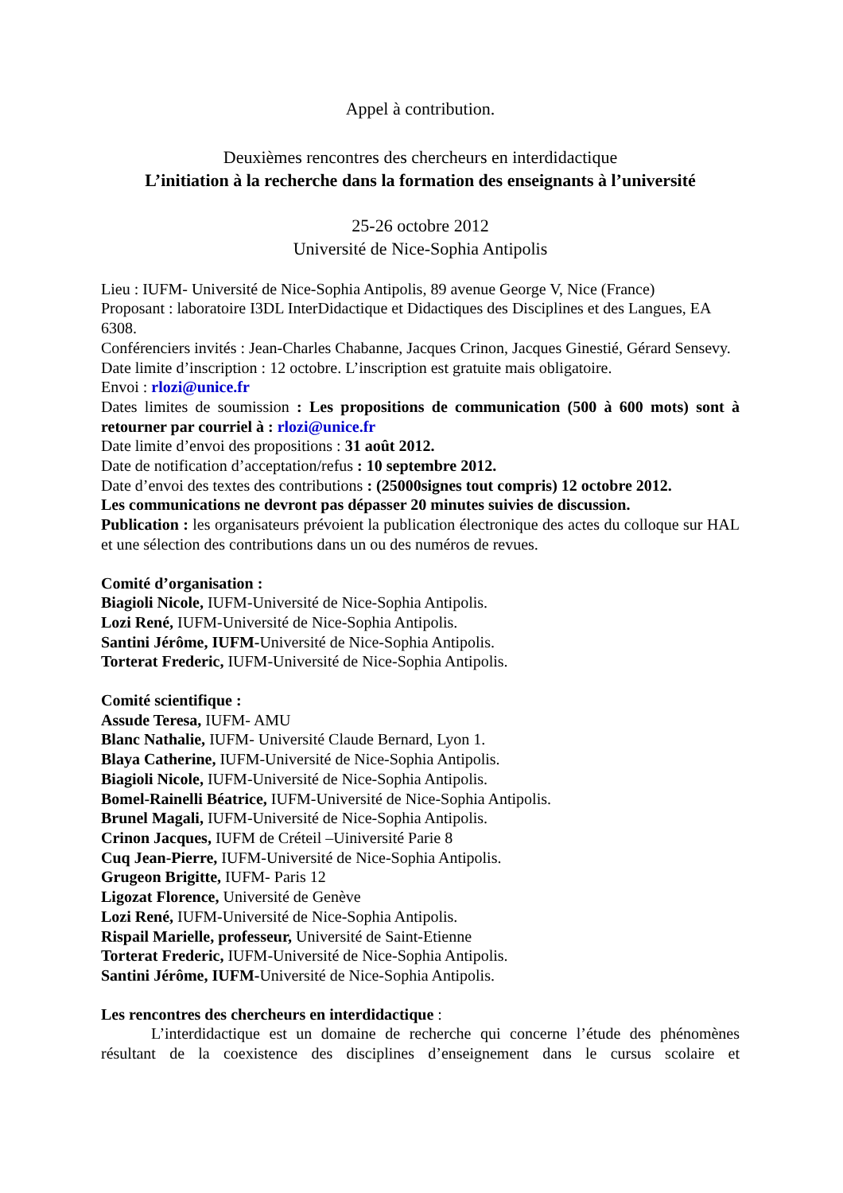Appel à contribution.
Deuxièmes rencontres des chercheurs en interdidactique
L’initiation à la recherche dans la formation des enseignants à l’université
25-26 octobre 2012
Université de Nice-Sophia Antipolis
Lieu : IUFM- Université de Nice-Sophia Antipolis, 89 avenue George V, Nice (France)
Proposant : laboratoire I3DL InterDidactique et Didactiques des Disciplines et des Langues, EA 6308.
Conférenciers invités : Jean-Charles Chabanne, Jacques Crinon, Jacques Ginestié, Gérard Sensevy.
Date limite d’inscription : 12 octobre. L’inscription est gratuite mais obligatoire.
Envoi : rlozi@unice.fr
Dates limites de soumission : Les propositions de communication (500 à 600 mots) sont à retourner par courriel à : rlozi@unice.fr
Date limite d’envoi des propositions : 31 août 2012.
Date de notification d’acceptation/refus : 10 septembre 2012.
Date d’envoi des textes des contributions : (25000signes tout compris) 12 octobre 2012.
Les communications ne devront pas dépasser 20 minutes suivies de discussion.
Publication : les organisateurs prévoient la publication électronique des actes du colloque sur HAL et une sélection des contributions dans un ou des numéros de revues.
Comité d’organisation :
Biagioli Nicole, IUFM-Université de Nice-Sophia Antipolis.
Lozi René, IUFM-Université de Nice-Sophia Antipolis.
Santini Jérôme, IUFM-Université de Nice-Sophia Antipolis.
Torterat Frederic, IUFM-Université de Nice-Sophia Antipolis.
Comité scientifique :
Assude Teresa, IUFM- AMU
Blanc Nathalie, IUFM- Université Claude Bernard, Lyon 1.
Blaya Catherine, IUFM-Université de Nice-Sophia Antipolis.
Biagioli Nicole, IUFM-Université de Nice-Sophia Antipolis.
Bomel-Rainelli Béatrice, IUFM-Université de Nice-Sophia Antipolis.
Brunel Magali, IUFM-Université de Nice-Sophia Antipolis.
Crinon Jacques, IUFM de Créteil –Uiniversité Parie 8
Cuq Jean-Pierre, IUFM-Université de Nice-Sophia Antipolis.
Grugeon Brigitte, IUFM- Paris 12
Ligozat Florence, Université de Genève
Lozi René, IUFM-Université de Nice-Sophia Antipolis.
Rispail Marielle, professeur, Université de Saint-Etienne
Torterat Frederic, IUFM-Université de Nice-Sophia Antipolis.
Santini Jérôme, IUFM-Université de Nice-Sophia Antipolis.
Les rencontres des chercheurs en interdidactique :
L’interdidactique est un domaine de recherche qui concerne l’étude des phénomènes résultant de la coexistence des disciplines d’enseignement dans le cursus scolaire et